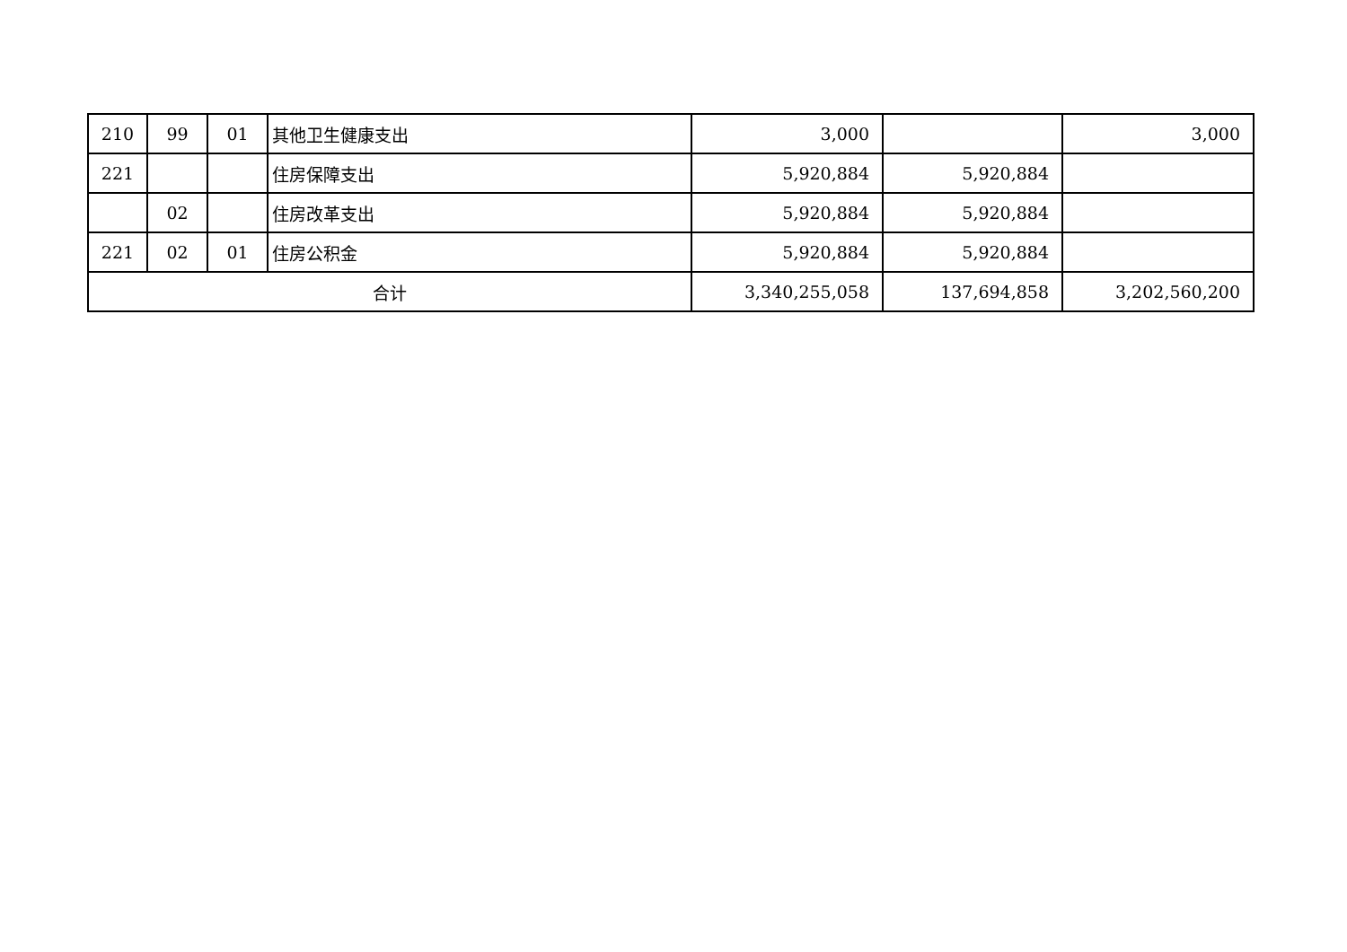| 210 | 99 | 01 | 其他卫生健康支出 | 3,000 | | 3,000 |
| 221 | | | 住房保障支出 | 5,920,884 | 5,920,884 | |
| | 02 | | 住房改革支出 | 5,920,884 | 5,920,884 | |
| 221 | 02 | 01 | 住房公积金 | 5,920,884 | 5,920,884 | |
| 合计 | | | | 3,340,255,058 | 137,694,858 | 3,202,560,200 |